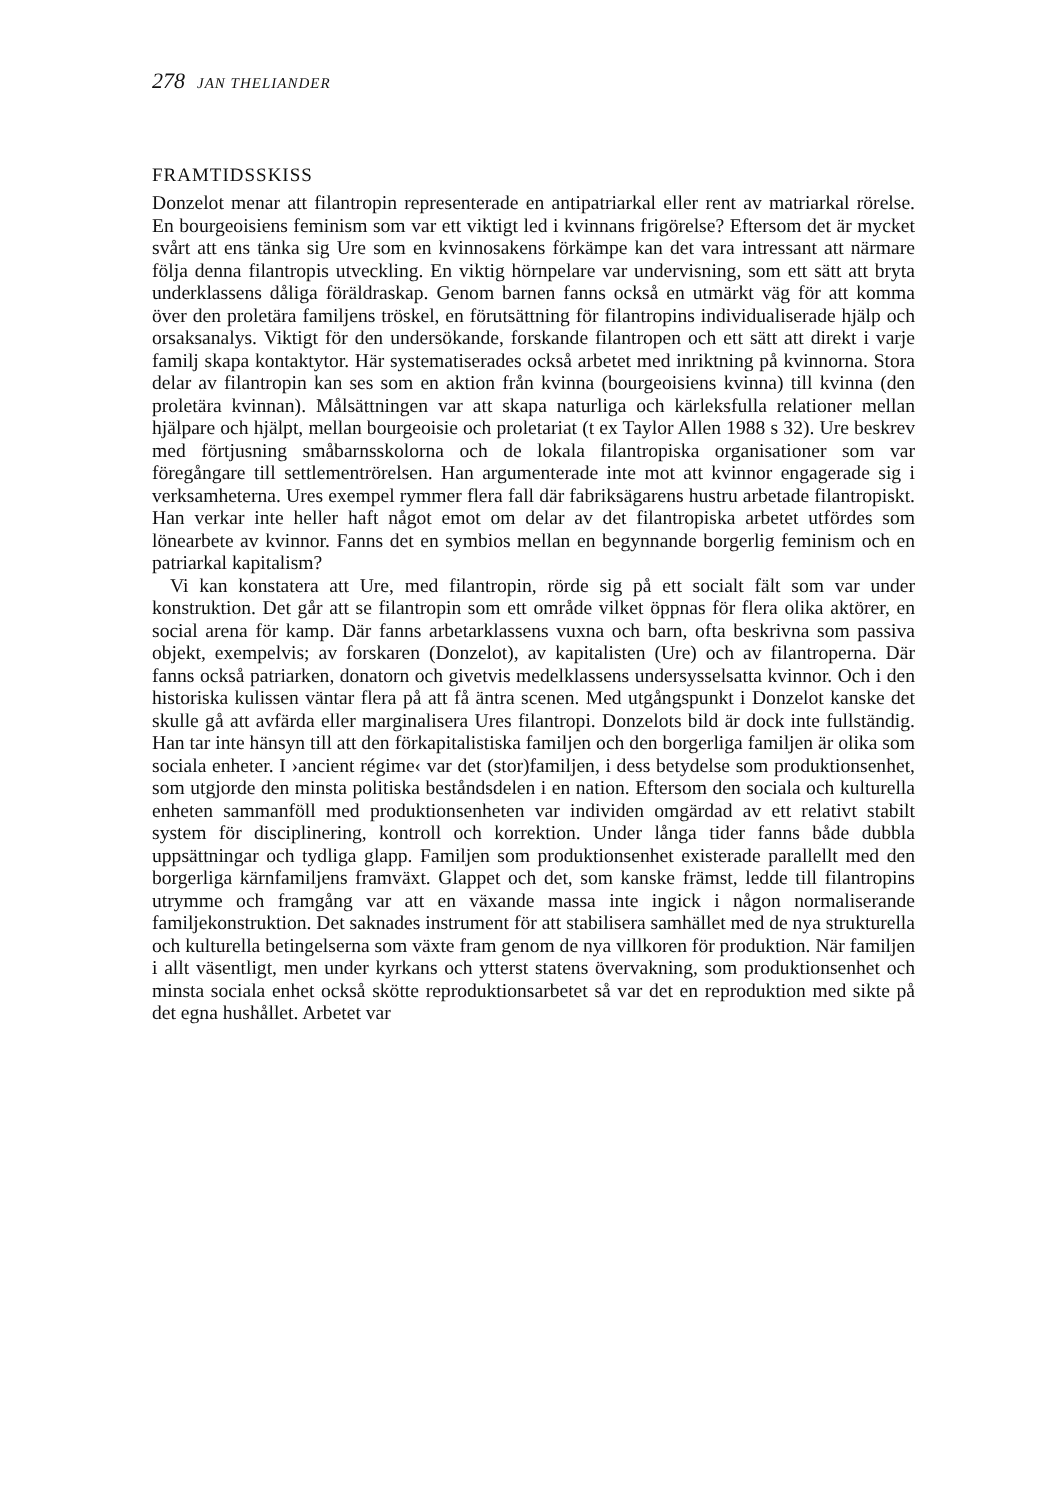278 JAN THELIANDER
FRAMTIDSSKISS
Donzelot menar att filantropin representerade en antipatriarkal eller rent av matriarkal rörelse. En bourgeoisiens feminism som var ett viktigt led i kvinnans frigörelse? Eftersom det är mycket svårt att ens tänka sig Ure som en kvinnosakens förkämpe kan det vara intressant att närmare följa denna filantropis utveckling. En viktig hörnpelare var undervisning, som ett sätt att bryta underklassens dåliga föräldraskap. Genom barnen fanns också en utmärkt väg för att komma över den proletära familjens tröskel, en förutsättning för filantropins individualiserade hjälp och orsaksanalys. Viktigt för den undersökande, forskande filantropen och ett sätt att direkt i varje familj skapa kontaktytor. Här systematiserades också arbetet med inriktning på kvinnorna. Stora delar av filantropin kan ses som en aktion från kvinna (bourgeoisiens kvinna) till kvinna (den proletära kvinnan). Målsättningen var att skapa naturliga och kärleksfulla relationer mellan hjälpare och hjälpt, mellan bourgeoisie och proletariat (t ex Taylor Allen 1988 s 32). Ure beskrev med förtjusning småbarnsskolorna och de lokala filantropiska organisationer som var föregångare till settlementrörelsen. Han argumenterade inte mot att kvinnor engagerade sig i verksamheterna. Ures exempel rymmer flera fall där fabriksägarens hustru arbetade filantropiskt. Han verkar inte heller haft något emot om delar av det filantropiska arbetet utfördes som lönearbete av kvinnor. Fanns det en symbios mellan en begynnande borgerlig feminism och en patriarkal kapitalism?
Vi kan konstatera att Ure, med filantropin, rörde sig på ett socialt fält som var under konstruktion. Det går att se filantropin som ett område vilket öppnas för flera olika aktörer, en social arena för kamp. Där fanns arbetarklassens vuxna och barn, ofta beskrivna som passiva objekt, exempelvis; av forskaren (Donzelot), av kapitalisten (Ure) och av filantroperna. Där fanns också patriarken, donatorn och givetvis medelklassens undersysselsatta kvinnor. Och i den historiska kulissen väntar flera på att få äntra scenen. Med utgångspunkt i Donzelot kanske det skulle gå att avfärda eller marginalisera Ures filantropi. Donzelots bild är dock inte fullständig. Han tar inte hänsyn till att den förkapitalistiska familjen och den borgerliga familjen är olika som sociala enheter. I ›ancient régime‹ var det (stor)familjen, i dess betydelse som produktionsenhet, som utgjorde den minsta politiska beståndsdelen i en nation. Eftersom den sociala och kulturella enheten sammanföll med produktionsenheten var individen omgärdad av ett relativt stabilt system för disciplinering, kontroll och korrektion. Under långa tider fanns både dubbla uppsättningar och tydliga glapp. Familjen som produktionsenhet existerade parallellt med den borgerliga kärnfamiljens framväxt. Glappet och det, som kanske främst, ledde till filantropins utrymme och framgång var att en växande massa inte ingick i någon normaliserande familjekonstruktion. Det saknades instrument för att stabilisera samhället med de nya strukturella och kulturella betingelserna som växte fram genom de nya villkoren för produktion. När familjen i allt väsentligt, men under kyrkans och ytterst statens övervakning, som produktionsenhet och minsta sociala enhet också skötte reproduktionsarbetet så var det en reproduktion med sikte på det egna hushållet. Arbetet var